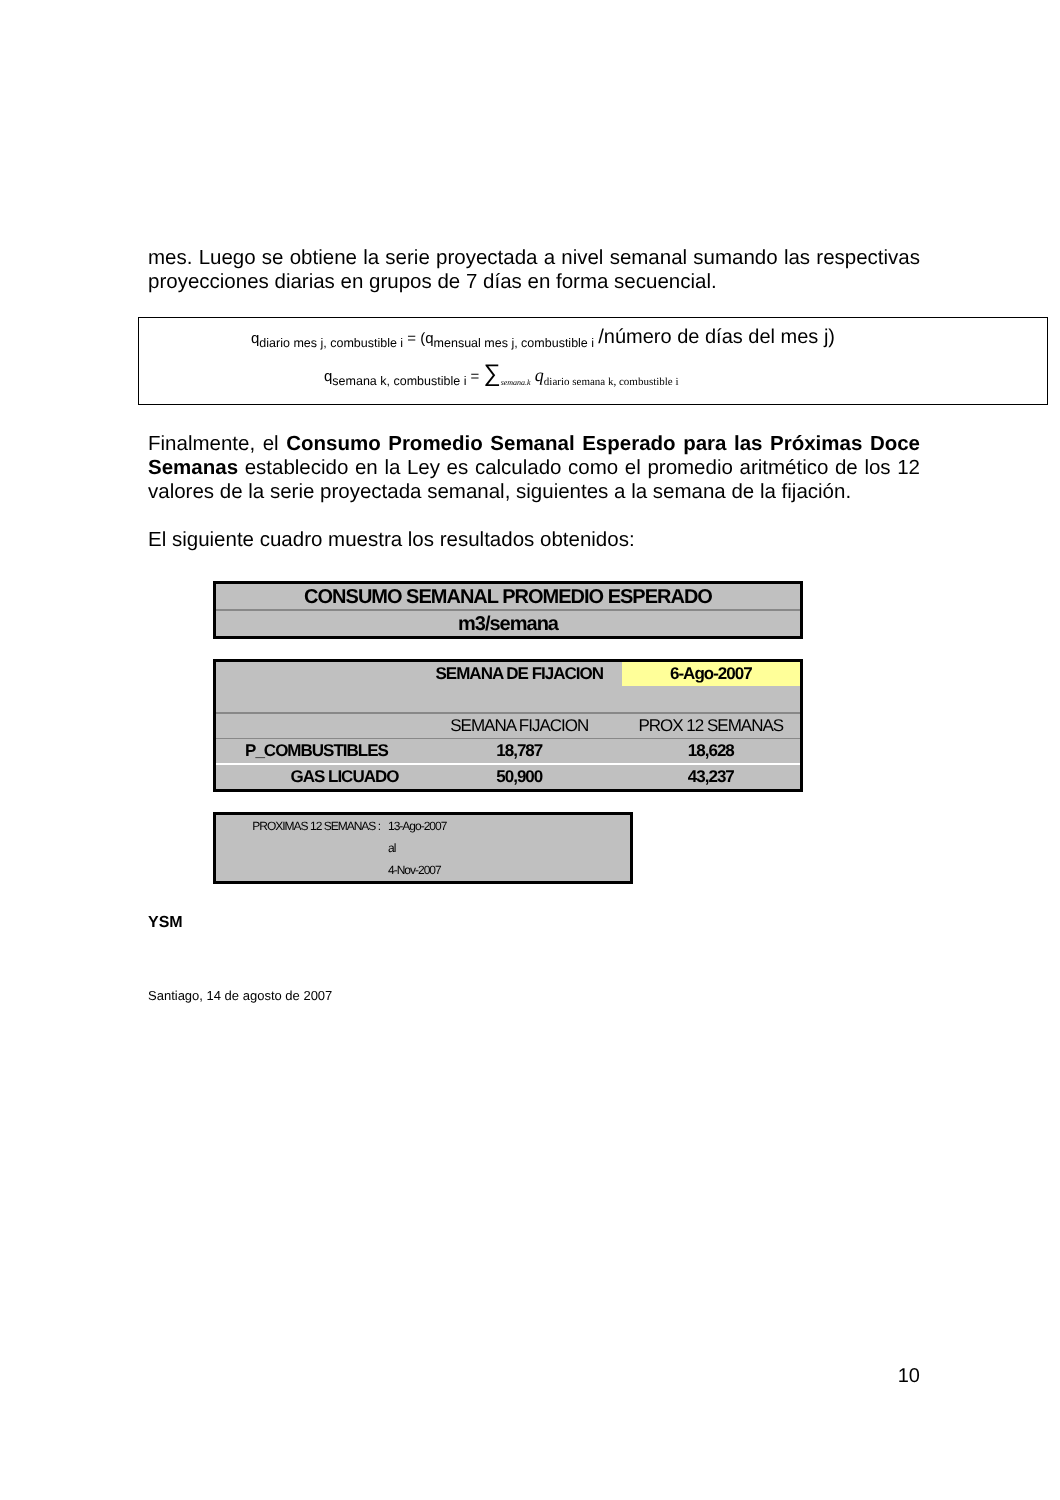mes. Luego se obtiene la serie proyectada a nivel semanal sumando las respectivas proyecciones diarias en grupos de 7 días en forma secuencial.
q<sub>diario mes j, combustible i</sub> = (q<sub>mensual mes j, combustible i</sub> /número de días del mes j)
q<sub>semana k, combustible i</sub> = ∑<sub>semana.k</sub> q<sub>diario semana k, combustible i</sub>
Finalmente, el Consumo Promedio Semanal Esperado para las Próximas Doce Semanas establecido en la Ley es calculado como el promedio aritmético de los 12 valores de la serie proyectada semanal, siguientes a la semana de la fijación.
El siguiente cuadro muestra los resultados obtenidos:
| CONSUMO SEMANAL PROMEDIO ESPERADO |
| m3/semana |
| | SEMANA DE FIJACION | 6-Ago-2007 |
| | SEMANA FIJACION | PROX 12 SEMANAS |
| P_COMBUSTIBLES | 18,787 | 18,628 |
| GAS LICUADO | 50,900 | 43,237 |
| PROXIMAS 12 SEMANAS : | 13-Ago-2007 |
| | al |
| | 4-Nov-2007 |
YSM
Santiago, 14 de agosto de 2007
10